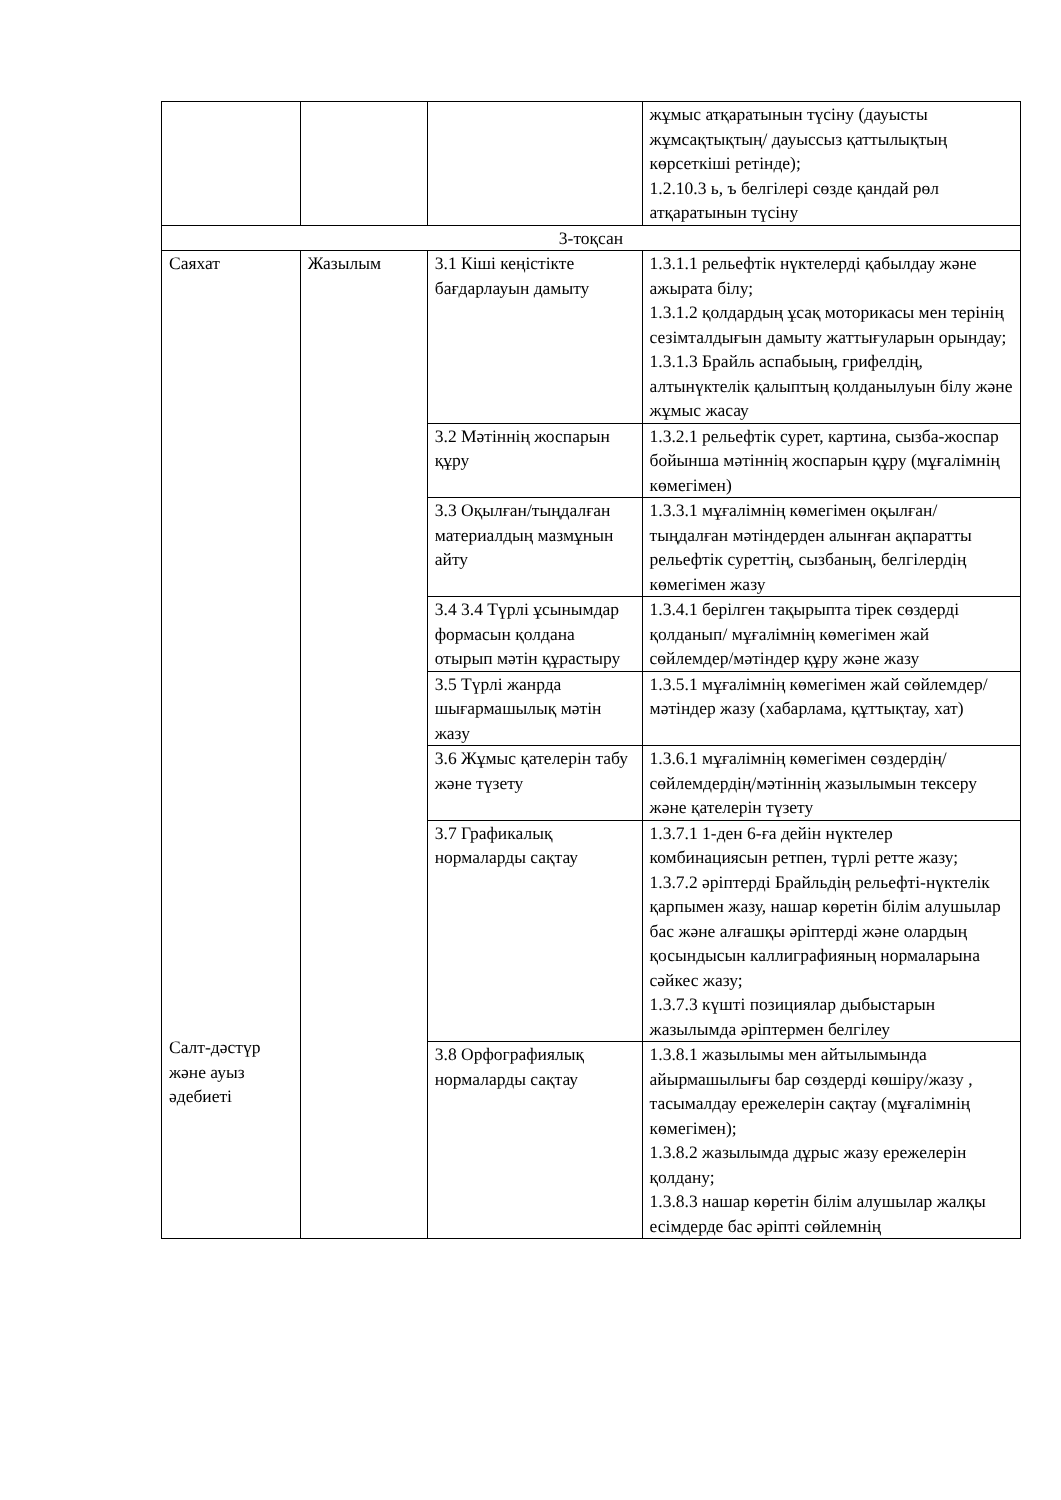| | | | жұмыс атқаратынын түсіну (дауысты жұмсақтықтың/ дауыссыз қаттылықтың көрсеткіші ретінде); 1.2.10.3 ь, ъ белгілері сөзде қандай рөл атқаратынын түсіну |
| 3-тоқсан | | | |
| Саяхат Салт-дәстүр және ауыз әдебиеті | Жазылым | 3.1 Кіші кеңістікте бағдарлауын дамыту | 1.3.1.1 рельефтік нүктелерді қабылдау және ажырата білу; 1.3.1.2 қолдардың ұсақ моторикасы мен терінің сезімталдығын дамыту жаттығуларын орындау; 1.3.1.3 Брайль аспабыың, грифелдің, алтынүктелік қалыптың қолданылуын білу және жұмыс жасау |
| | | 3.2 Мәтіннің жоспарын құру | 1.3.2.1 рельефтік сурет, картина, сызба-жоспар бойынша мәтіннің жоспарын құру (мұғалімнің көмегімен) |
| | | 3.3 Оқылған/тыңдалған материалдың мазмұнын айту | 1.3.3.1 мұғалімнің көмегімен оқылған/тыңдалған мәтіндерден алынған ақпаратты рельефтік суреттің, сызбаның, белгілердің көмегімен жазу |
| | | 3.4 3.4 Түрлі ұсынымдар формасын қолдана отырып мәтін құрастыру | 1.3.4.1 берілген тақырыпта тірек сөздерді қолданып/ мұғалімнің көмегімен жай сөйлемдер/мәтіндер құру және жазу |
| | | 3.5 Түрлі жанрда шығармашылық мәтін жазу | 1.3.5.1 мұғалімнің көмегімен жай сөйлемдер/мәтіндер жазу (хабарлама, құттықтау, хат) |
| | | 3.6 Жұмыс қателерін табу және түзету | 1.3.6.1 мұғалімнің көмегімен сөздердің/сөйлемдердің/мәтіннің жазылымын тексеру және қателерін түзету |
| | | 3.7 Графикалық нормаларды сақтау | 1.3.7.1 1-ден 6-ға дейін нүктелер комбинациясын ретпен, түрлі ретте жазу; 1.3.7.2 әріптерді Брайльдің рельефті-нүктелік қарпымен жазу, нашар көретін білім алушылар бас және алғашқы әріптерді және олардың қосындысын каллиграфияның нормаларына сәйкес жазу; 1.3.7.3 күшті позициялар дыбыстарын жазылымда әріптермен белгілеу |
| | | 3.8 Орфографиялық нормаларды сақтау | 1.3.8.1 жазылымы мен айтылымында айырмашылығы бар сөздерді көшіру/жазу , тасымалдау ережелерін сақтау (мұғалімнің көмегімен); 1.3.8.2 жазылымда дұрыс жазу ережелерін қолдану; 1.3.8.3 нашар көретін білім алушылар жалқы есімдерде бас әріпті сөйлемнің |